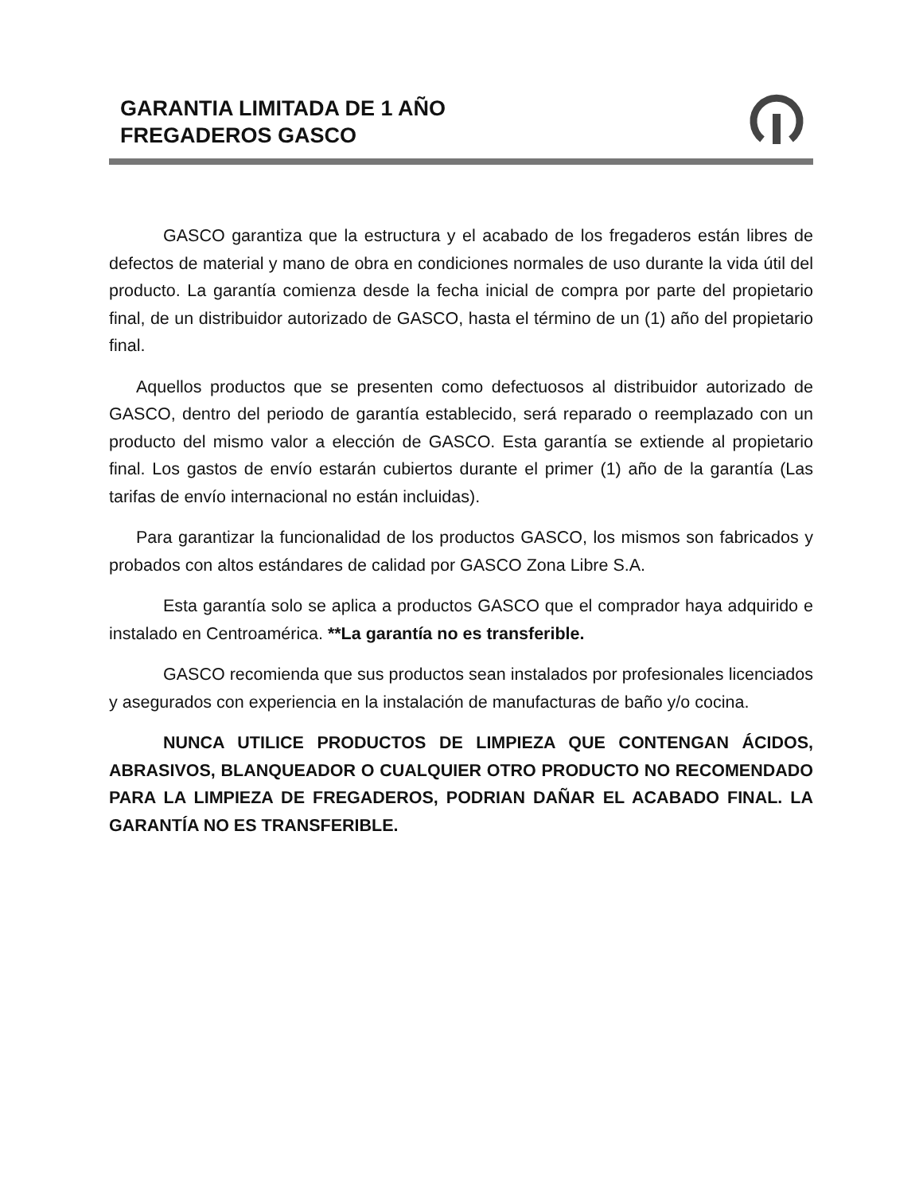GARANTIA LIMITADA DE 1 AÑO
FREGADEROS GASCO
GASCO garantiza que la estructura y el acabado de los fregaderos están libres de defectos de material y mano de obra en condiciones normales de uso durante la vida útil del producto. La garantía comienza desde la fecha inicial de compra por parte del propietario final, de un distribuidor autorizado de GASCO, hasta el término de un (1) año del propietario final.
Aquellos productos que se presenten como defectuosos al distribuidor autorizado de GASCO, dentro del periodo de garantía establecido, será reparado o reemplazado con un producto del mismo valor a elección de GASCO. Esta garantía se extiende al propietario final. Los gastos de envío estarán cubiertos durante el primer (1) año de la garantía (Las tarifas de envío internacional no están incluidas).
Para garantizar la funcionalidad de los productos GASCO, los mismos son fabricados y probados con altos estándares de calidad por GASCO Zona Libre S.A.
Esta garantía solo se aplica a productos GASCO que el comprador haya adquirido e instalado en Centroamérica. **La garantía no es transferible.
GASCO recomienda que sus productos sean instalados por profesionales licenciados y asegurados con experiencia en la instalación de manufacturas de baño y/o cocina.
NUNCA UTILICE PRODUCTOS DE LIMPIEZA QUE CONTENGAN ÁCIDOS, ABRASIVOS, BLANQUEADOR O CUALQUIER OTRO PRODUCTO NO RECOMENDADO PARA LA LIMPIEZA DE FREGADEROS, PODRIAN DAÑAR EL ACABADO FINAL. LA GARANTÍA NO ES TRANSFERIBLE.